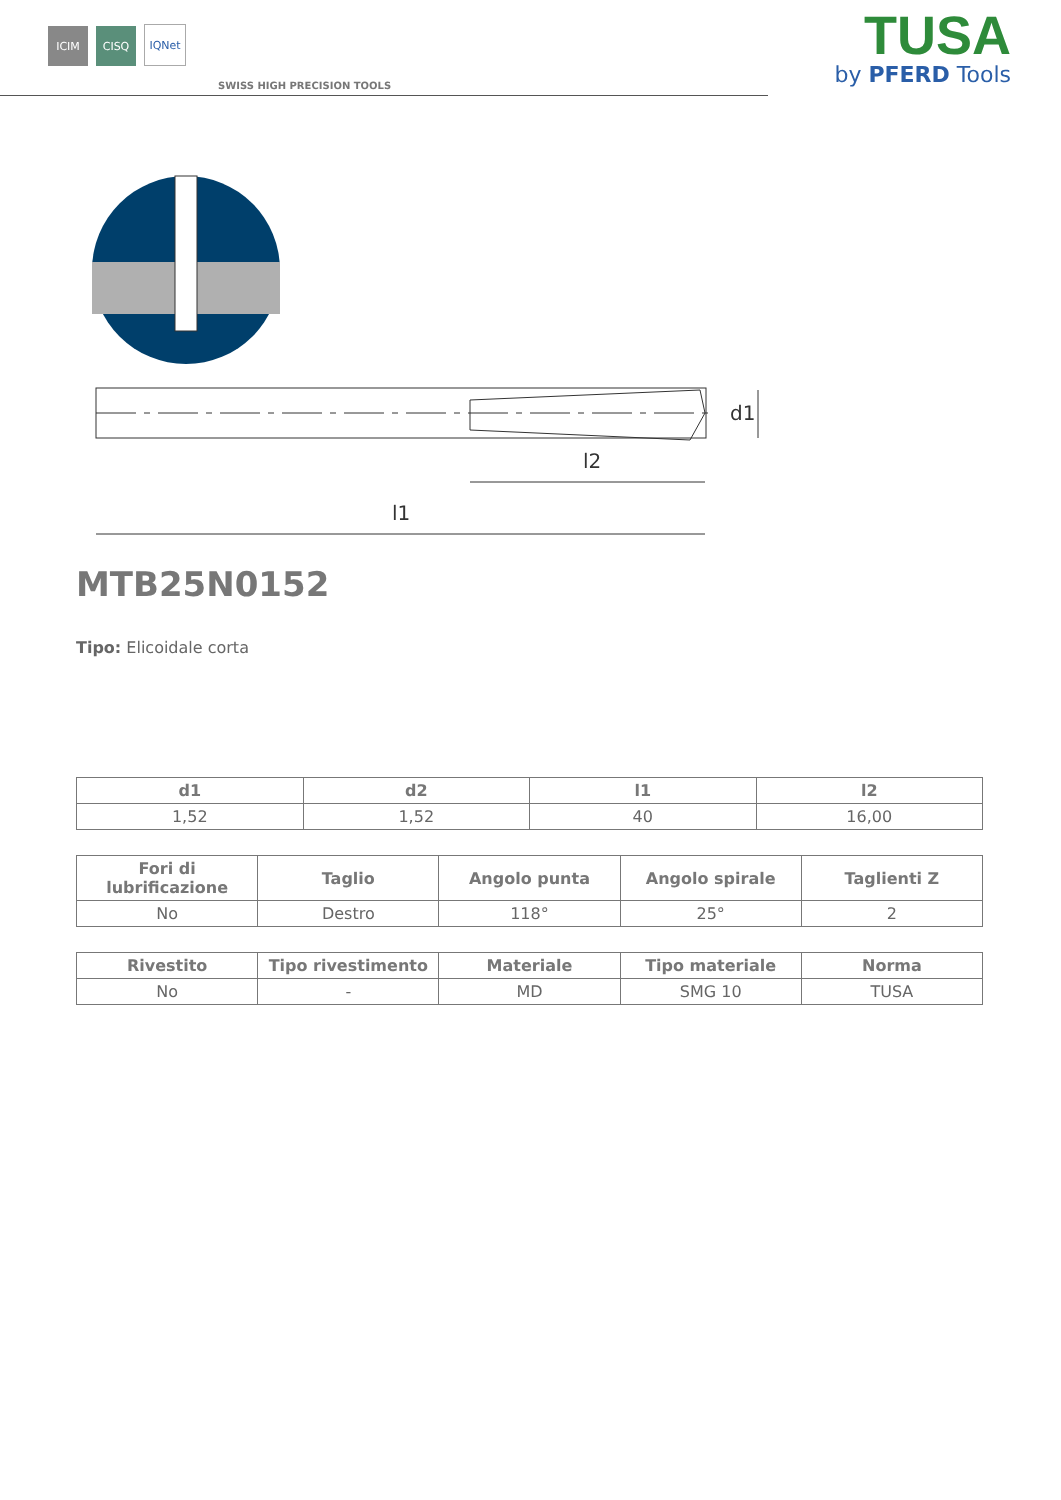ICIM
CISQ
IQNet
SWISS HIGH PRECISION TOOLS
TUSA
by PFERD Tools
l1
l2
d1
MTB25N0152
Tipo: Elicoidale corta
| d1 | d2 | l1 | l2 |
| --- | --- | --- | --- |
| 1,52 | 1,52 | 40 | 16,00 |
| Fori di lubrificazione | Taglio | Angolo punta | Angolo spirale | Taglienti Z |
| --- | --- | --- | --- | --- |
| No | Destro | 118° | 25° | 2 |
| Rivestito | Tipo rivestimento | Materiale | Tipo materiale | Norma |
| --- | --- | --- | --- | --- |
| No | - | MD | SMG 10 | TUSA |